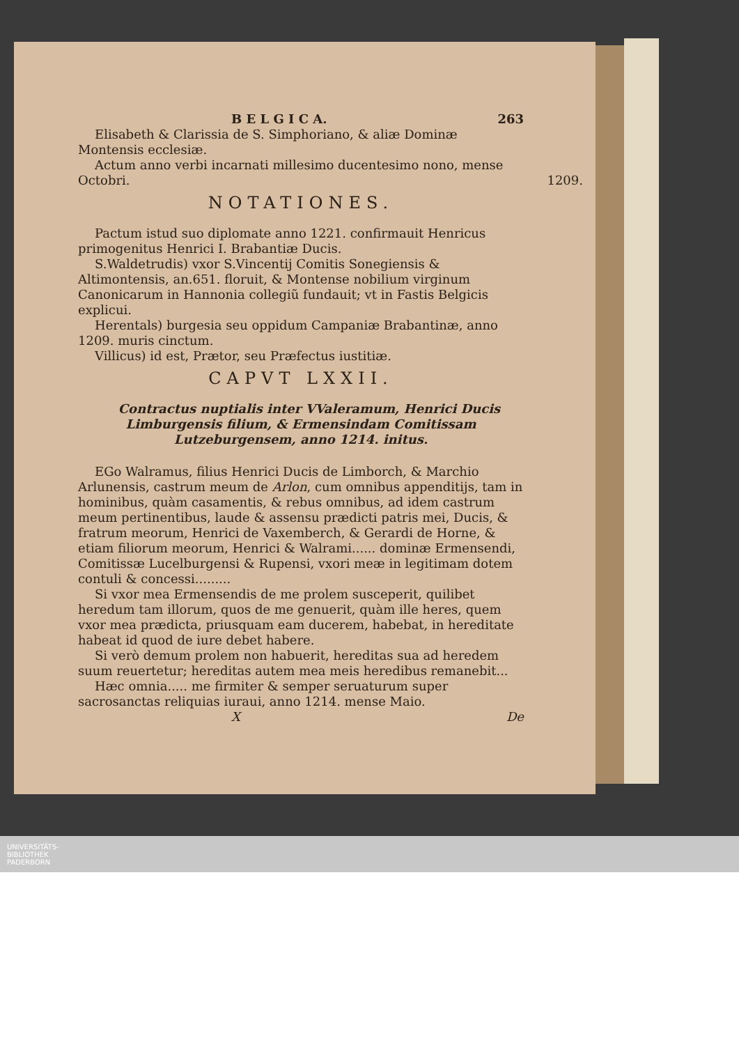B E L G I C A. 263
Elisabeth & Clarissia de S. Simphoriano, & aliæ Dominæ Montensis ecclesiæ.
Actum anno verbi incarnati millesimo ducentesimo nono, mense Octobri. 1209.
NOTATIONES.
Pactum istud suo diplomate anno 1221. confirmauit Henricus primogenitus Henrici I. Brabantiæ Ducis.
S.Waldetrudis) vxor S.Vincentij Comitis Sonegiensis & Altimontensis, an.651. floruit, & Montense nobilium virginum Canonicarum in Hannonia collegiũ fundauit; vt in Fastis Belgicis explicui.
Herentals) burgesia seu oppidum Campaniæ Brabantinæ, anno 1209. muris cinctum.
Villicus) id est, Prætor, seu Præfectus iustitiæ.
CAPVT LXXII.
Contractus nuptialis inter VValeramum, Henrici Ducis Limburgensis filium, & Ermensindam Comitissam Lutzeburgensem, anno 1214. initus.
EGo Walramus, filius Henrici Ducis de Limborch, & Marchio Arlunensis, castrum meum de Arlon, cum omnibus appenditijs, tam in hominibus, quàm casamentis, & rebus omnibus, ad idem castrum meum pertinentibus, laude & assensu prædicti patris mei, Ducis, & fratrum meorum, Henrici de Vaxemberch, & Gerardi de Horne, & etiam filiorum meorum, Henrici & Walrami...... dominæ Ermensendi, Comitissæ Lucelburgensi & Rupensi, vxori meæ in legitimam dotem contuli & concessi.........
Si vxor mea Ermensendis de me prolem susceperit, quilibet heredum tam illorum, quos de me genuerit, quàm ille heres, quem vxor mea prædicta, priusquam eam ducerem, habebat, in hereditate habeat id quod de iure debet habere.
Si verò demum prolem non habuerit, hereditas sua ad heredem suum reuertetur; hereditas autem mea meis heredibus remanebit...
Hæc omnia..... me firmiter & semper seruaturum super sacrosanctas reliquias iuraui, anno 1214. mense Maio.
X De
UNIVERSITÄTS-
BIBLIOTHEK
PADERBORN